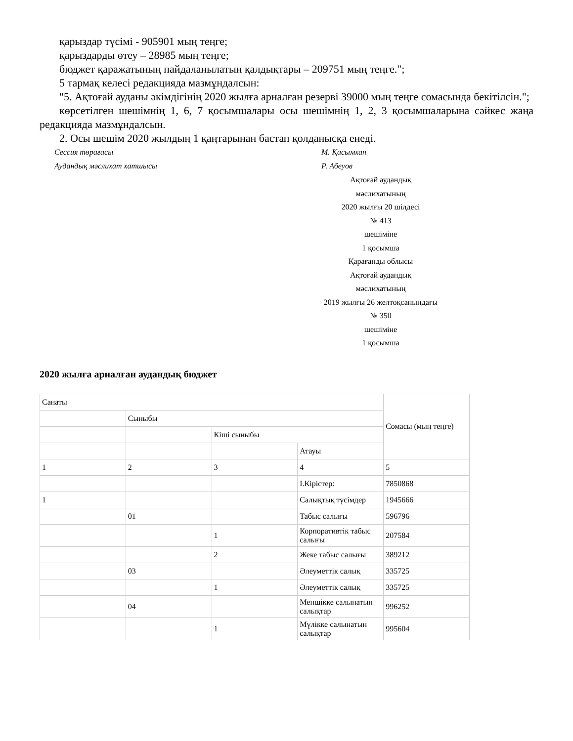қарыздар түсімі - 905901 мың теңге;
қарыздарды өтеу – 28985 мың теңге;
бюджет қаражатының пайдаланылатын қалдықтары – 209751 мың теңге.";
5 тармақ келесі редакцияда мазмұндалсын:
"5. Ақтоғай ауданы әкімдігінің 2020 жылға арналған резерві 39000 мың теңге сомасында бекітілсін.";
көрсетілген шешімнің 1, 6, 7 қосымшалары осы шешімнің 1, 2, 3 қосымшаларына сәйкес жаңа редакцияда мазмұндалсын.
2. Осы шешім 2020 жылдың 1 қаңтарынан бастап қолданысқа енеді.
Сессия төрағасы М. Қасымхан
Аудандық мәслихат хатшысы Р. Абеуов
Ақтоғай аудандық
мәслихатының
2020 жылғы 20 шілдесі
№ 413
шешіміне
1 қосымша
Қарағанды облысы
Ақтоғай аудандық
мәслихатының
2019 жылғы 26 желтоқсанындағы
№ 350
шешіміне
1 қосымша
2020 жылға арналған аудандық бюджет
| Санаты | | | | Сомасы (мың теңге) |
| | Сыныбы | | | |
| | | Кіші сыныбы | | |
| | | | Атауы | |
| 1 | 2 | 3 | 4 | 5 |
| | | | I.Кірістер: | 7850868 |
| 1 | | | Салықтық түсімдер | 1945666 |
| | 01 | | Табыс салығы | 596796 |
| | | 1 | Корпоративтік табыс салығы | 207584 |
| | | 2 | Жеке табыс салығы | 389212 |
| | 03 | | Әлеуметтік салық | 335725 |
| | | 1 | Әлеуметтік салық | 335725 |
| | 04 | | Меншікке салынатын салықтар | 996252 |
| | | 1 | Мүлікке салынатын салықтар | 995604 |